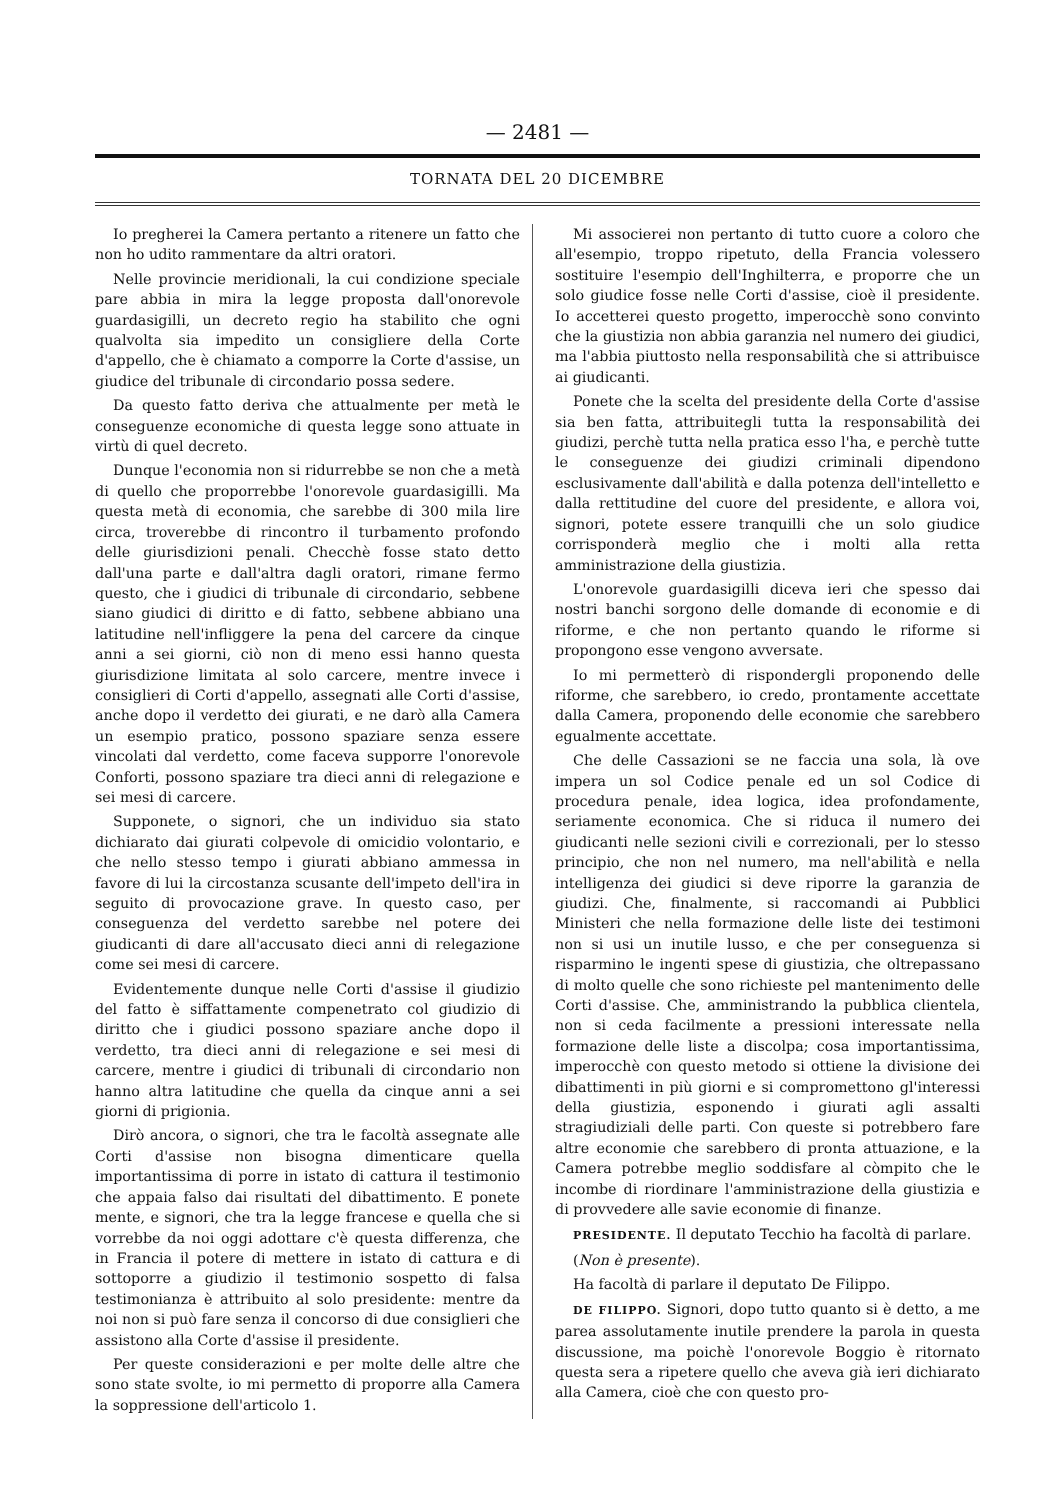— 2481 —
TORNATA DEL 20 DICEMBRE
Io pregherei la Camera pertanto a ritenere un fatto che non ho udito rammentare da altri oratori.
Nelle provincie meridionali, la cui condizione speciale pare abbia in mira la legge proposta dall'onorevole guardasigilli, un decreto regio ha stabilito che ogni qualvolta sia impedito un consigliere della Corte d'appello, che è chiamato a comporre la Corte d'assise, un giudice del tribunale di circondario possa sedere.
Da questo fatto deriva che attualmente per metà le conseguenze economiche di questa legge sono attuate in virtù di quel decreto.
Dunque l'economia non si ridurrebbe se non che a metà di quello che proporrebbe l'onorevole guardasigilli. Ma questa metà di economia, che sarebbe di 300 mila lire circa, troverebbe di rincontro il turbamento profondo delle giurisdizioni penali. Checchè fosse stato detto dall'una parte e dall'altra dagli oratori, rimane fermo questo, che i giudici di tribunale di circondario, sebbene siano giudici di diritto e di fatto, sebbene abbiano una latitudine nell'infliggere la pena del carcere da cinque anni a sei giorni, ciò non di meno essi hanno questa giurisdizione limitata al solo carcere, mentre invece i consiglieri di Corti d'appello, assegnati alle Corti d'assise, anche dopo il verdetto dei giurati, e ne darò alla Camera un esempio pratico, possono spaziare senza essere vincolati dal verdetto, come faceva supporre l'onorevole Conforti, possono spaziare tra dieci anni di relegazione e sei mesi di carcere.
Supponete, o signori, che un individuo sia stato dichiarato dai giurati colpevole di omicidio volontario, e che nello stesso tempo i giurati abbiano ammessa in favore di lui la circostanza scusante dell'impeto dell'ira in seguito di provocazione grave. In questo caso, per conseguenza del verdetto sarebbe nel potere dei giudicanti di dare all'accusato dieci anni di relegazione come sei mesi di carcere.
Evidentemente dunque nelle Corti d'assise il giudizio del fatto è siffattamente compenetrato col giudizio di diritto che i giudici possono spaziare anche dopo il verdetto, tra dieci anni di relegazione e sei mesi di carcere, mentre i giudici di tribunali di circondario non hanno altra latitudine che quella da cinque anni a sei giorni di prigionia.
Dirò ancora, o signori, che tra le facoltà assegnate alle Corti d'assise non bisogna dimenticare quella importantissima di porre in istato di cattura il testimonio che appaia falso dai risultati del dibattimento. E ponete mente, e signori, che tra la legge francese e quella che si vorrebbe da noi oggi adottare c'è questa differenza, che in Francia il potere di mettere in istato di cattura e di sottoporre a giudizio il testimonio sospetto di falsa testimonianza è attribuito al solo presidente: mentre da noi non si può fare senza il concorso di due consiglieri che assistono alla Corte d'assise il presidente.
Per queste considerazioni e per molte delle altre che sono state svolte, io mi permetto di proporre alla Camera la soppressione dell'articolo 1.
Mi associerei non pertanto di tutto cuore a coloro che all'esempio, troppo ripetuto, della Francia volessero sostituire l'esempio dell'Inghilterra, e proporre che un solo giudice fosse nelle Corti d'assise, cioè il presidente. Io accetterei questo progetto, imperocchè sono convinto che la giustizia non abbia garanzia nel numero dei giudici, ma l'abbia piuttosto nella responsabilità che si attribuisce ai giudicanti.
Ponete che la scelta del presidente della Corte d'assise sia ben fatta, attribuitegli tutta la responsabilità dei giudizi, perchè tutta nella pratica esso l'ha, e perchè tutte le conseguenze dei giudizi criminali dipendono esclusivamente dall'abilità e dalla potenza dell'intelletto e dalla rettitudine del cuore del presidente, e allora voi, signori, potete essere tranquilli che un solo giudice corrisponderà meglio che i molti alla retta amministrazione della giustizia.
L'onorevole guardasigilli diceva ieri che spesso dai nostri banchi sorgono delle domande di economie e di riforme, e che non pertanto quando le riforme si propongono esse vengono avversate.
Io mi permetterò di rispondergli proponendo delle riforme, che sarebbero, io credo, prontamente accettate dalla Camera, proponendo delle economie che sarebbero egualmente accettate.
Che delle Cassazioni se ne faccia una sola, là ove impera un sol Codice penale ed un sol Codice di procedura penale, idea logica, idea profondamente, seriamente economica. Che si riduca il numero dei giudicanti nelle sezioni civili e correzionali, per lo stesso principio, che non nel numero, ma nell'abilità e nella intelligenza dei giudici si deve riporre la garanzia de giudizi. Che, finalmente, si raccomandi ai Pubblici Ministeri che nella formazione delle liste dei testimoni non si usi un inutile lusso, e che per conseguenza si risparmino le ingenti spese di giustizia, che oltrepassano di molto quelle che sono richieste pel mantenimento delle Corti d'assise. Che, amministrando la pubblica clientela, non si ceda facilmente a pressioni interessate nella formazione delle liste a discolpa; cosa importantissima, imperocchè con questo metodo si ottiene la divisione dei dibattimenti in più giorni e si compromettono gl'interessi della giustizia, esponendo i giurati agli assalti stragiudiziali delle parti. Con queste si potrebbero fare altre economie che sarebbero di pronta attuazione, e la Camera potrebbe meglio soddisfare al còmpito che le incombe di riordinare l'amministrazione della giustizia e di provvedere alle savie economie di finanze.
PRESIDENTE. Il deputato Tecchio ha facoltà di parlare.
(Non è presente).
Ha facoltà di parlare il deputato De Filippo.
DE FILIPPO. Signori, dopo tutto quanto si è detto, a me parea assolutamente inutile prendere la parola in questa discussione, ma poichè l'onorevole Boggio è ritornato questa sera a ripetere quello che aveva già ieri dichiarato alla Camera, cioè che con questo pro-